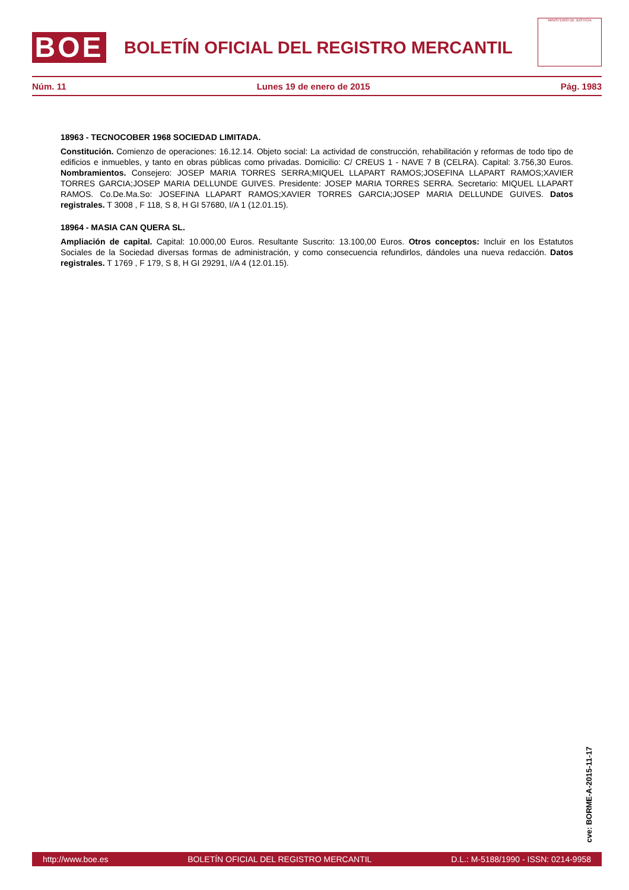BOE
BOLETÍN OFICIAL DEL REGISTRO MERCANTIL
MINISTERIO DE JUSTICIA
Núm. 11 Lunes 19 de enero de 2015 Pág. 1983
18963 - TECNOCOBER 1968 SOCIEDAD LIMITADA.
Constitución. Comienzo de operaciones: 16.12.14. Objeto social: La actividad de construcción, rehabilitación y reformas de todo tipo de edificios e inmuebles, y tanto en obras públicas como privadas. Domicilio: C/ CREUS 1 - NAVE 7 B (CELRA). Capital: 3.756,30 Euros. Nombramientos. Consejero: JOSEP MARIA TORRES SERRA;MIQUEL LLAPART RAMOS;JOSEFINA LLAPART RAMOS;XAVIER TORRES GARCIA;JOSEP MARIA DELLUNDE GUIVES. Presidente: JOSEP MARIA TORRES SERRA. Secretario: MIQUEL LLAPART RAMOS. Co.De.Ma.So: JOSEFINA LLAPART RAMOS;XAVIER TORRES GARCIA;JOSEP MARIA DELLUNDE GUIVES. Datos registrales. T 3008 , F 118, S 8, H GI 57680, I/A 1 (12.01.15).
18964 - MASIA CAN QUERA SL.
Ampliación de capital. Capital: 10.000,00 Euros. Resultante Suscrito: 13.100,00 Euros. Otros conceptos: Incluir en los Estatutos Sociales de la Sociedad diversas formas de administración, y como consecuencia refundirlos, dándoles una nueva redacción. Datos registrales. T 1769 , F 179, S 8, H GI 29291, I/A 4 (12.01.15).
cve: BORME-A-2015-11-17
http://www.boe.es BOLETÍN OFICIAL DEL REGISTRO MERCANTIL D.L.: M-5188/1990 - ISSN: 0214-9958